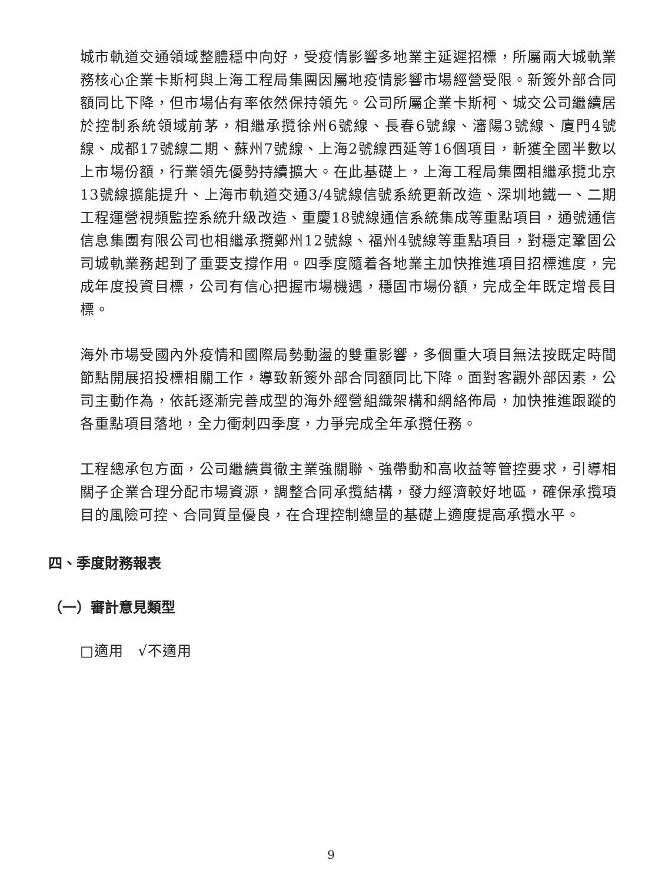城市軌道交通領域整體穩中向好，受疫情影響多地業主延遲招標，所屬兩大城軌業務核心企業卡斯柯與上海工程局集團因屬地疫情影響市場經營受限。新簽外部合同額同比下降，但市場佔有率依然保持領先。公司所屬企業卡斯柯、城交公司繼續居於控制系統領域前茅，相繼承攬徐州6號線、長春6號線、瀋陽3號線、廈門4號線、成都17號線二期、蘇州7號線、上海2號線西延等16個項目，斬獲全國半數以上市場份額，行業領先優勢持續擴大。在此基礎上，上海工程局集團相繼承攬北京13號線擴能提升、上海市軌道交通3/4號線信號系統更新改造、深圳地鐵一、二期工程運營視頻監控系統升級改造、重慶18號線通信系統集成等重點項目，通號通信信息集團有限公司也相繼承攬鄭州12號線、福州4號線等重點項目，對穩定鞏固公司城軌業務起到了重要支撐作用。四季度隨着各地業主加快推進項目招標進度，完成年度投資目標，公司有信心把握市場機遇，穩固市場份額，完成全年既定增長目標。
海外市場受國內外疫情和國際局勢動盪的雙重影響，多個重大項目無法按既定時間節點開展招投標相關工作，導致新簽外部合同額同比下降。面對客觀外部因素，公司主動作為，依託逐漸完善成型的海外經營組織架構和網絡佈局，加快推進跟蹤的各重點項目落地，全力衝刺四季度，力爭完成全年承攬任務。
工程總承包方面，公司繼續貫徹主業強關聯、強帶動和高收益等管控要求，引導相關子企業合理分配市場資源，調整合同承攬結構，發力經濟較好地區，確保承攬項目的風險可控、合同質量優良，在合理控制總量的基礎上適度提高承攬水平。
四、季度財務報表
（一）審計意見類型
□適用　√不適用
9